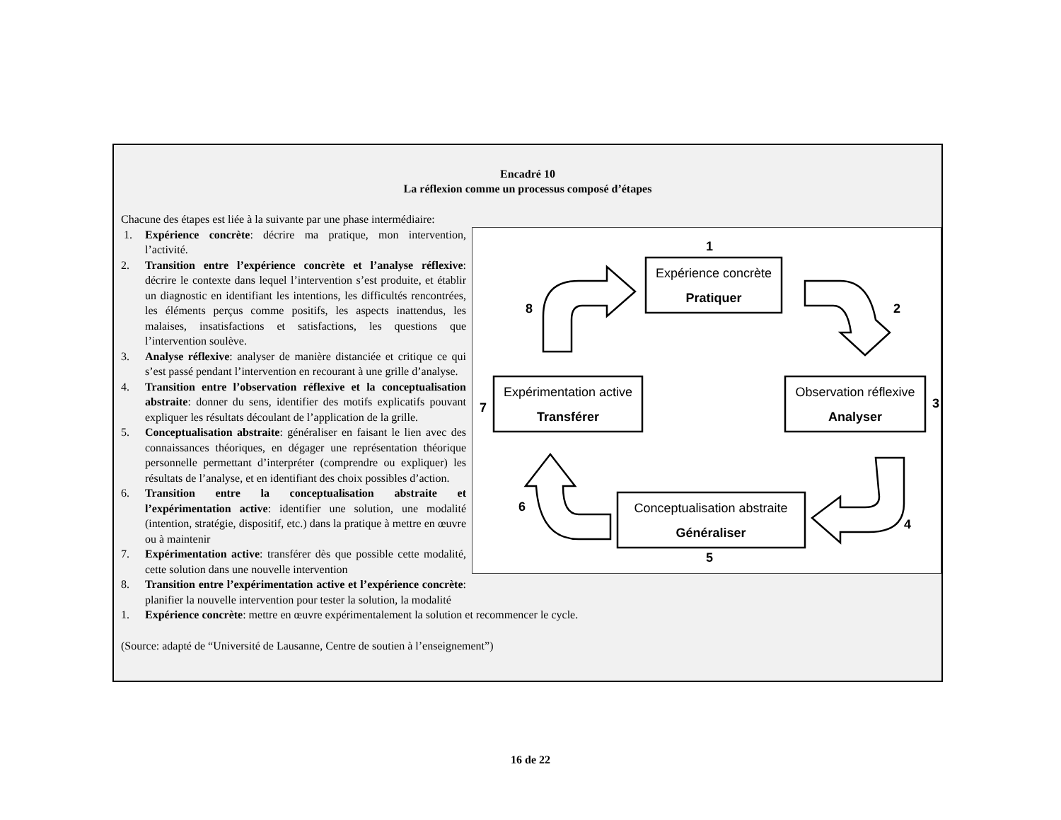Encadré 10
La réflexion comme un processus composé d’étapes
Chacune des étapes est liée à la suivante par une phase intermédiaire:
Expérience concrète
Pratiquer
Expérimentation active
Transférer
Observation réflexive
Analyser
Conceptualisation abstraite
Généraliser
1
2
3
4
5
6
7
8
1. Expérience concrète: décrire ma pratique, mon intervention, l’activité.
2. Transition entre l’expérience concrète et l’analyse réflexive: décrire le contexte dans lequel l’intervention s’est produite, et établir un diagnostic en identifiant les intentions, les difficultés rencontrées, les éléments perçus comme positifs, les aspects inattendus, les malaises, insatisfactions et satisfactions, les questions que l’intervention soulève.
3. Analyse réflexive: analyser de manière distanciée et critique ce qui s’est passé pendant l’intervention en recourant à une grille d’analyse.
4. Transition entre l’observation réflexive et la conceptualisation abstraite: donner du sens, identifier des motifs explicatifs pouvant expliquer les résultats découlant de l’application de la grille.
5. Conceptualisation abstraite: généraliser en faisant le lien avec des connaissances théoriques, en dégager une représentation théorique personnelle permettant d’interpréter (comprendre ou expliquer) les résultats de l’analyse, et en identifiant des choix possibles d’action.
6. Transition entre la conceptualisation abstraite et l’expérimentation active: identifier une solution, une modalité (intention, stratégie, dispositif, etc.) dans la pratique à mettre en œuvre ou à maintenir
7. Expérimentation active: transférer dès que possible cette modalité, cette solution dans une nouvelle intervention
8. Transition entre l’expérimentation active et l’expérience concrète: planifier la nouvelle intervention pour tester la solution, la modalité
1. Expérience concrète: mettre en œuvre expérimentalement la solution et recommencer le cycle.
(Source: adapté de “Université de Lausanne, Centre de soutien à l’enseignement”)
16 de 22